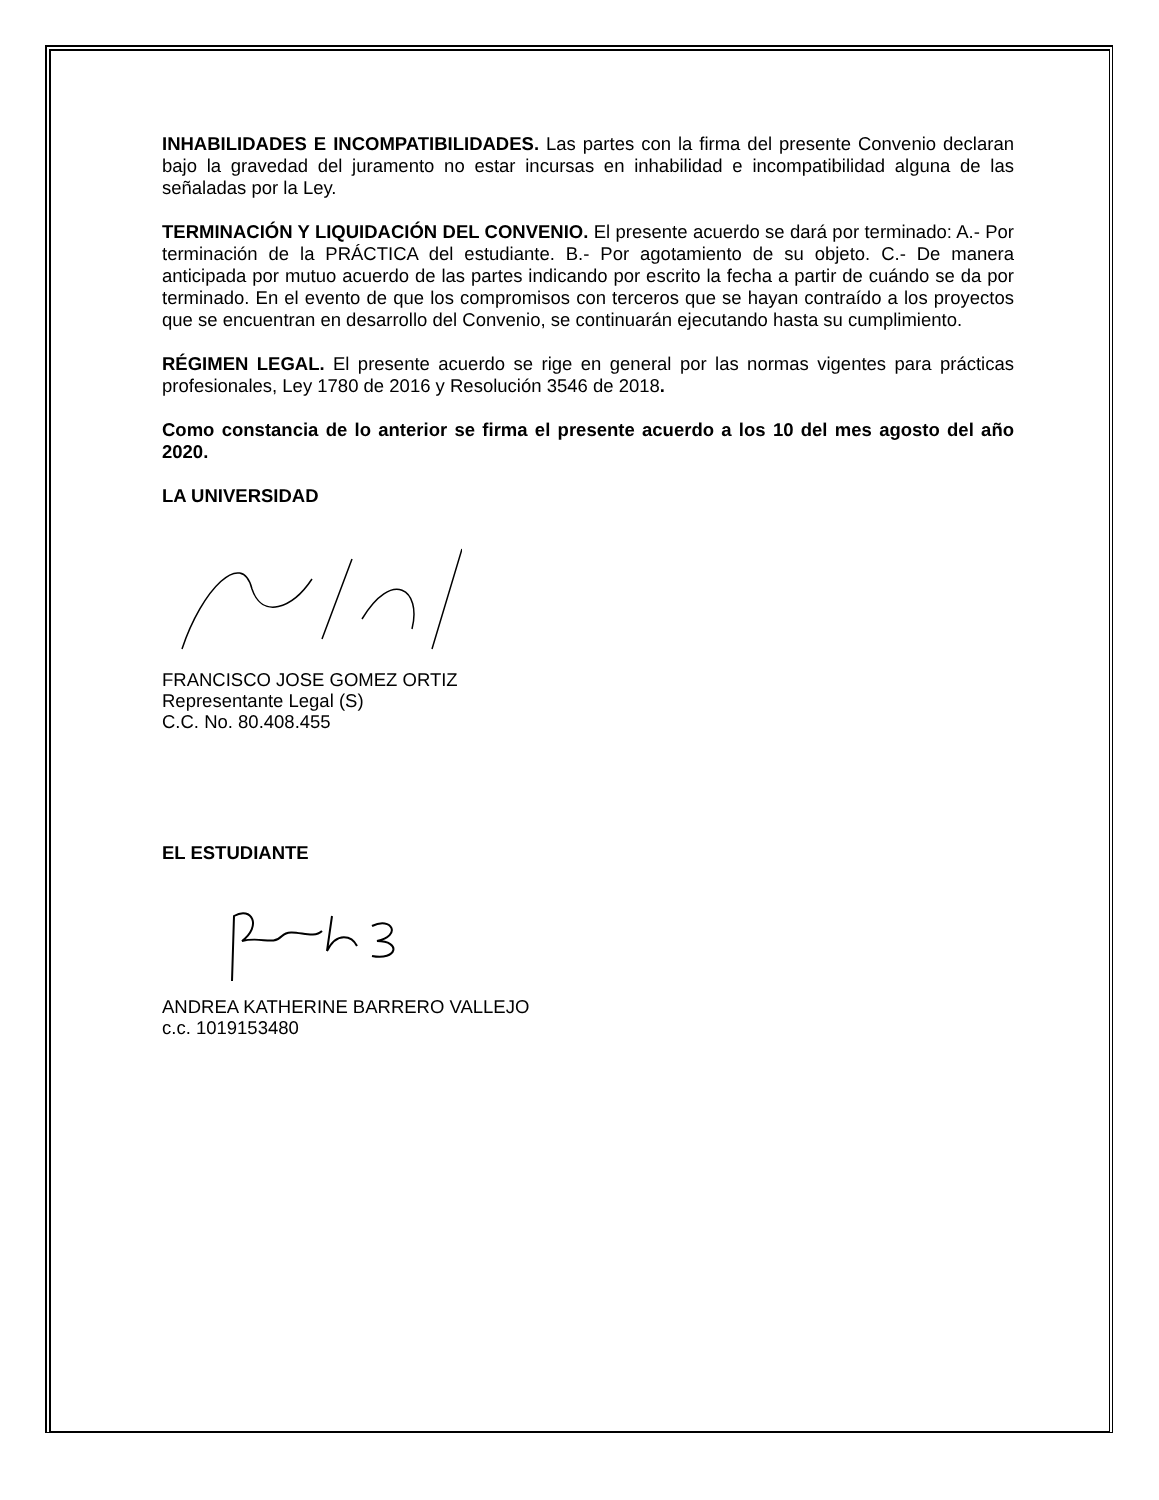INHABILIDADES E INCOMPATIBILIDADES. Las partes con la firma del presente Convenio declaran bajo la gravedad del juramento no estar incursas en inhabilidad e incompatibilidad alguna de las señaladas por la Ley.
TERMINACIÓN Y LIQUIDACIÓN DEL CONVENIO. El presente acuerdo se dará por terminado: A.- Por terminación de la PRÁCTICA del estudiante. B.- Por agotamiento de su objeto. C.- De manera anticipada por mutuo acuerdo de las partes indicando por escrito la fecha a partir de cuándo se da por terminado. En el evento de que los compromisos con terceros que se hayan contraído a los proyectos que se encuentran en desarrollo del Convenio, se continuarán ejecutando hasta su cumplimiento.
RÉGIMEN LEGAL. El presente acuerdo se rige en general por las normas vigentes para prácticas profesionales, Ley 1780 de 2016 y Resolución 3546 de 2018.
Como constancia de lo anterior se firma el presente acuerdo a los 10 del mes agosto del año 2020.
LA UNIVERSIDAD
FRANCISCO JOSE GOMEZ ORTIZ
Representante Legal (S)
C.C. No. 80.408.455
EL ESTUDIANTE
ANDREA KATHERINE BARRERO VALLEJO
c.c. 1019153480